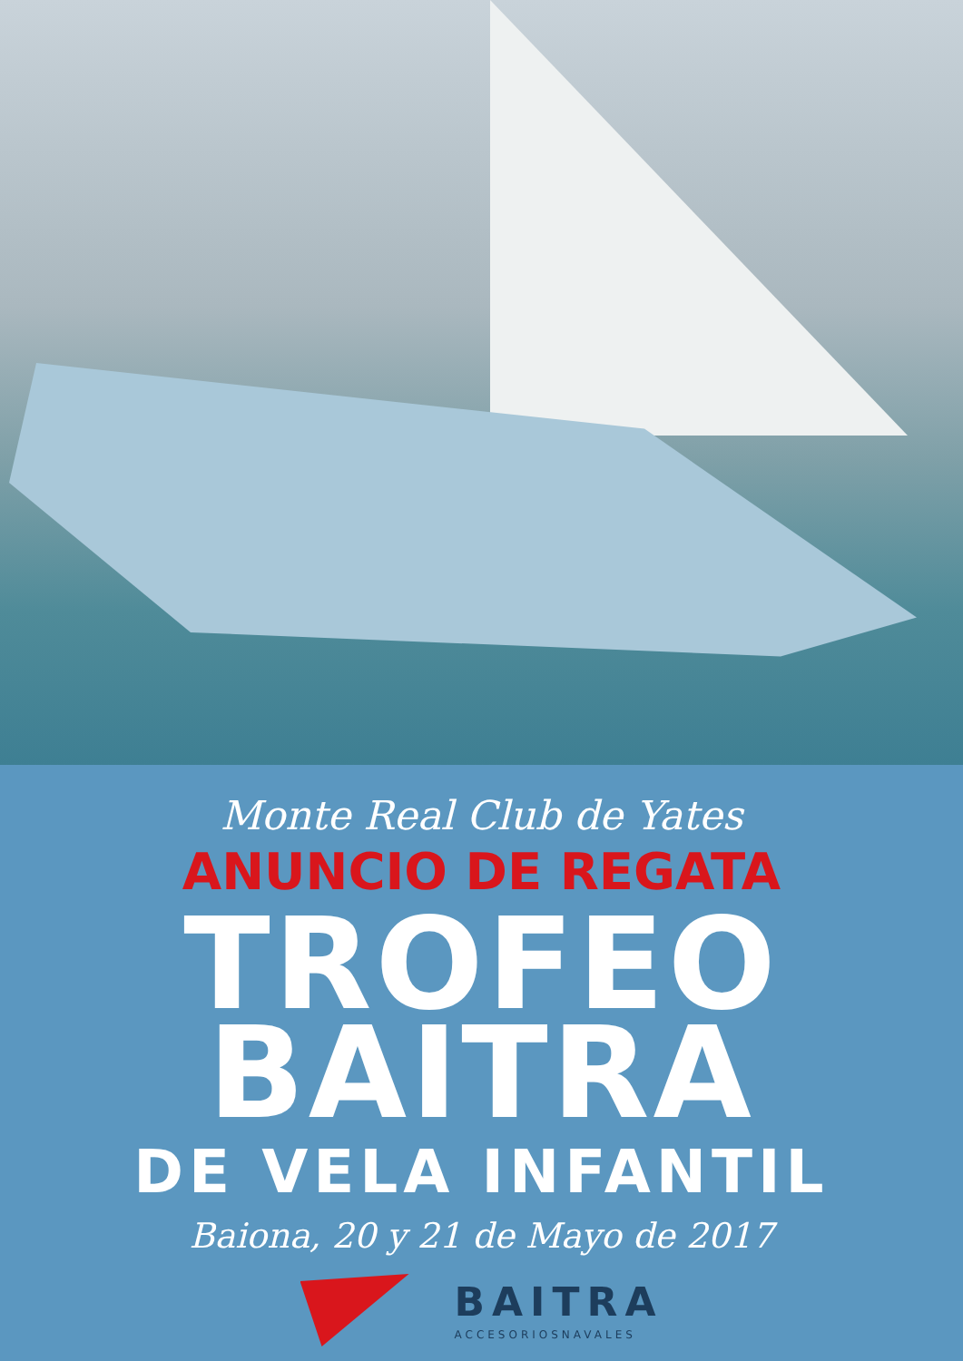Monte Real Club de Yates
ANUNCIO DE REGATA
TROFEO
BAITRA
DE VELA INFANTIL
Baiona, 20 y 21 de Mayo de 2017
BAITRA
ACCESORIOSNAVALES